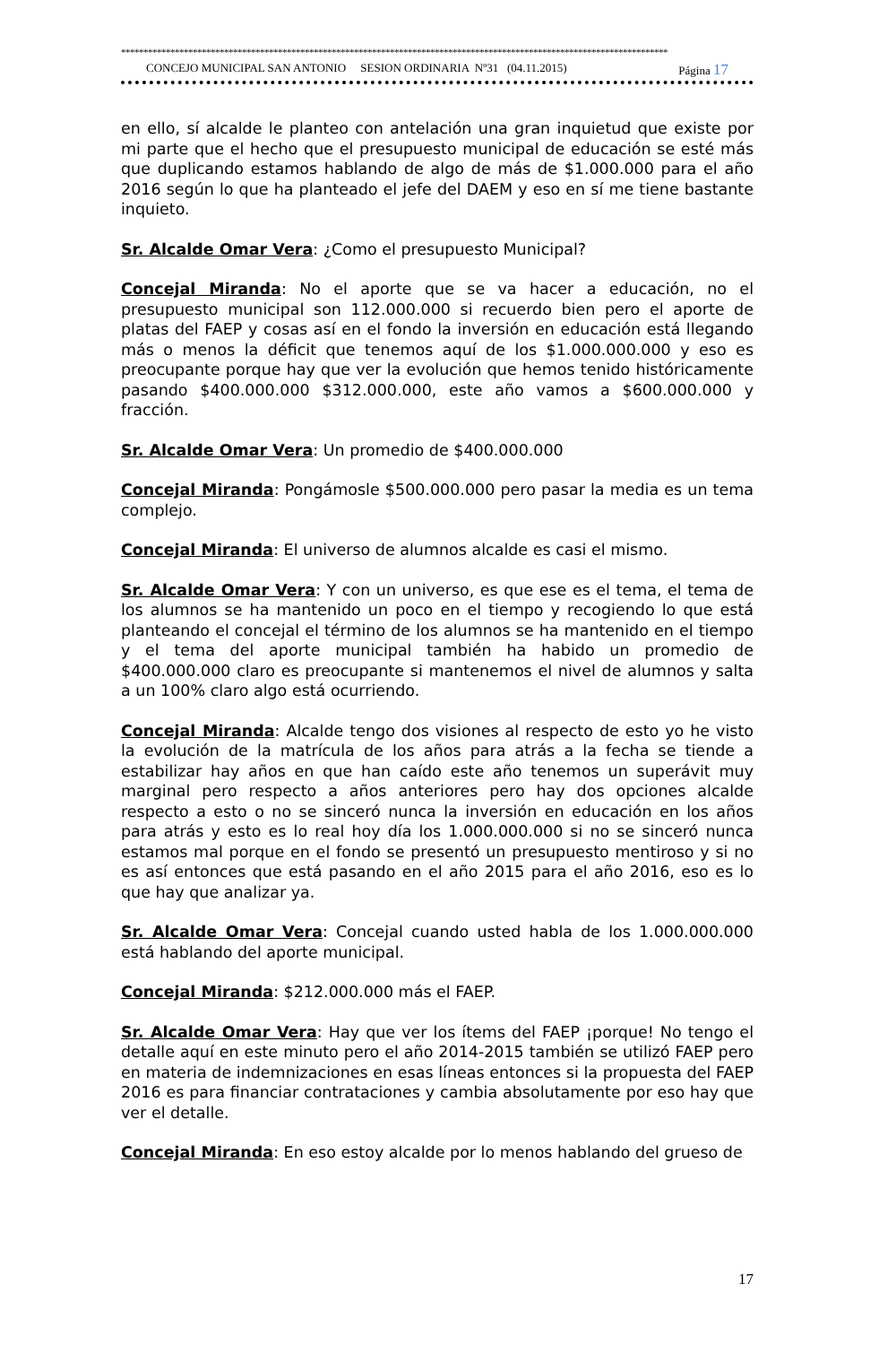**************************************************************************************************************************
CONCEJO MUNICIPAL SAN ANTONIO SESION ORDINARIA Nº31 (04.11.2015) Página 17
en ello, sí alcalde le planteo con antelación una gran inquietud que existe por mi parte que el hecho que el presupuesto municipal de educación se esté más que duplicando estamos hablando de algo de más de $1.000.000 para el año 2016 según lo que ha planteado el jefe del DAEM y eso en sí me tiene bastante inquieto.
Sr. Alcalde Omar Vera: ¿Como el presupuesto Municipal?
Concejal Miranda: No el aporte que se va hacer a educación, no el presupuesto municipal son 112.000.000 si recuerdo bien pero el aporte de platas del FAEP y cosas así en el fondo la inversión en educación está llegando más o menos la déficit que tenemos aquí de los $1.000.000.000 y eso es preocupante porque hay que ver la evolución que hemos tenido históricamente pasando $400.000.000 $312.000.000, este año vamos a $600.000.000 y fracción.
Sr. Alcalde Omar Vera: Un promedio de $400.000.000
Concejal Miranda: Pongámosle $500.000.000 pero pasar la media es un tema complejo.
Concejal Miranda: El universo de alumnos alcalde es casi el mismo.
Sr. Alcalde Omar Vera: Y con un universo, es que ese es el tema, el tema de los alumnos se ha mantenido un poco en el tiempo y recogiendo lo que está planteando el concejal el término de los alumnos se ha mantenido en el tiempo y el tema del aporte municipal también ha habido un promedio de $400.000.000 claro es preocupante si mantenemos el nivel de alumnos y salta a un 100% claro algo está ocurriendo.
Concejal Miranda: Alcalde tengo dos visiones al respecto de esto yo he visto la evolución de la matrícula de los años para atrás a la fecha se tiende a estabilizar hay años en que han caído este año tenemos un superávit muy marginal pero respecto a años anteriores pero hay dos opciones alcalde respecto a esto o no se sinceró nunca la inversión en educación en los años para atrás y esto es lo real hoy día los 1.000.000.000 si no se sinceró nunca estamos mal porque en el fondo se presentó un presupuesto mentiroso y si no es así entonces que está pasando en el año 2015 para el año 2016, eso es lo que hay que analizar ya.
Sr. Alcalde Omar Vera: Concejal cuando usted habla de los 1.000.000.000 está hablando del aporte municipal.
Concejal Miranda: $212.000.000 más el FAEP.
Sr. Alcalde Omar Vera: Hay que ver los ítems del FAEP ¡porque! No tengo el detalle aquí en este minuto pero el año 2014-2015 también se utilizó FAEP pero en materia de indemnizaciones en esas líneas entonces si la propuesta del FAEP 2016 es para financiar contrataciones y cambia absolutamente por eso hay que ver el detalle.
Concejal Miranda: En eso estoy alcalde por lo menos hablando del grueso de
17